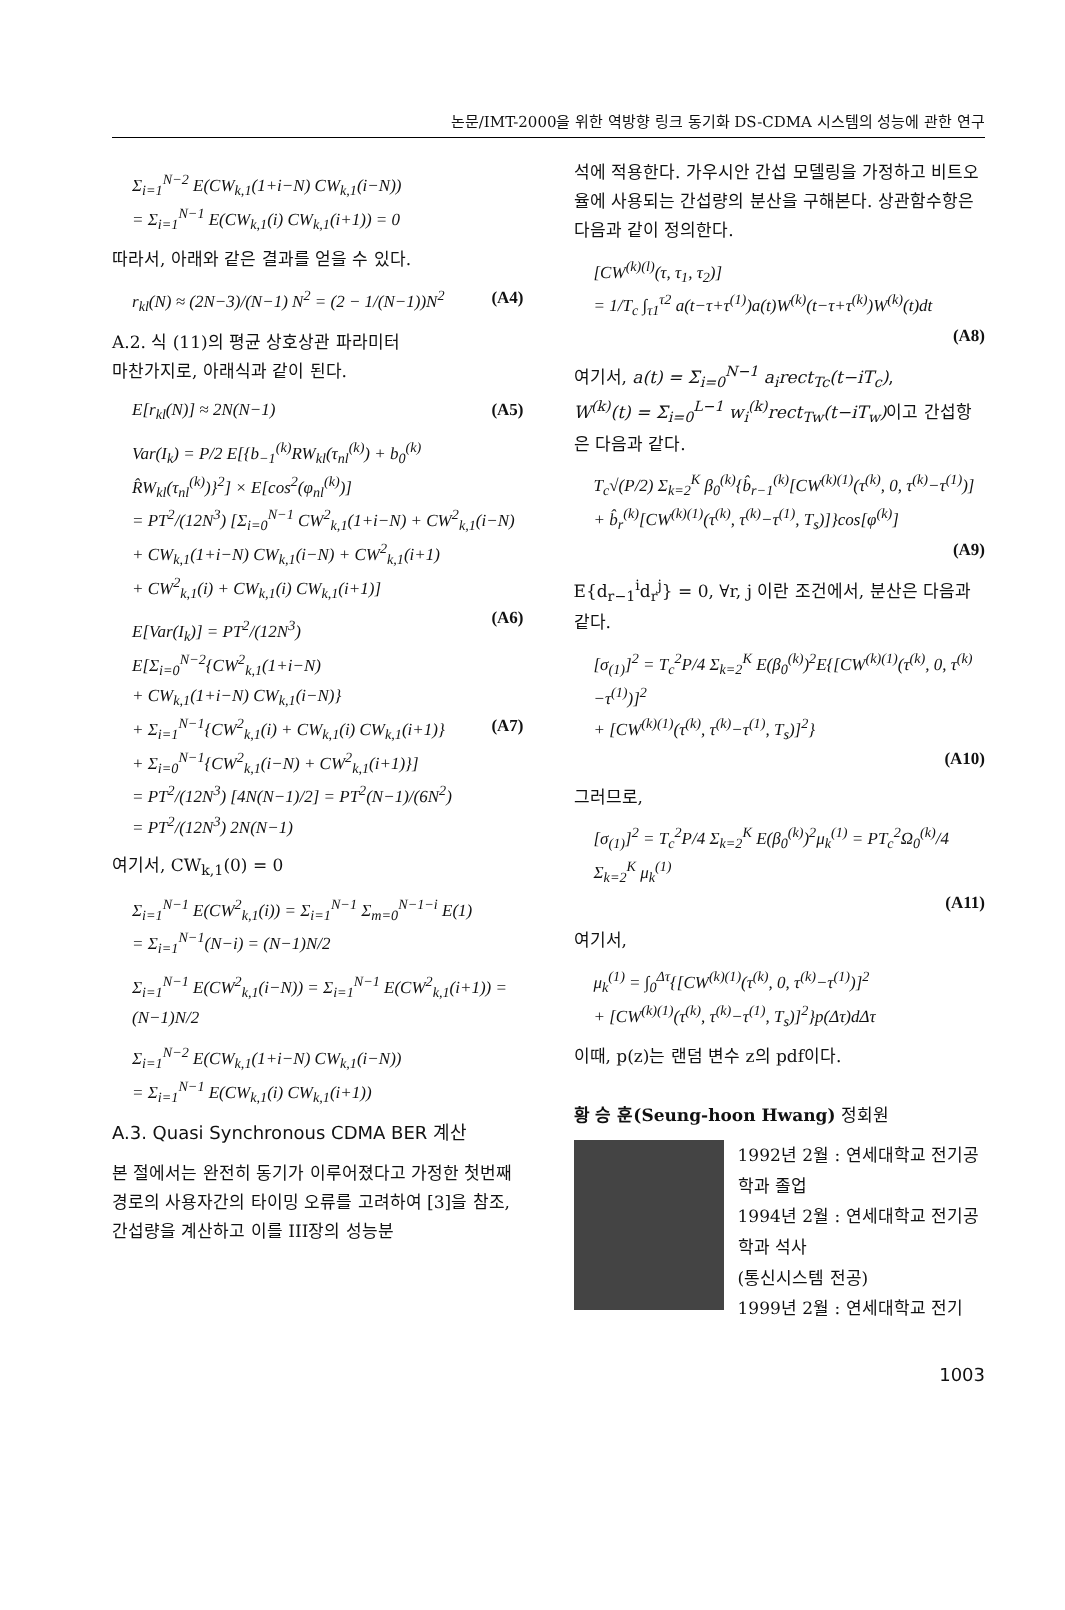논문/IMT-2000을 위한 역방향 링크 동기화 DS-CDMA 시스템의 성능에 관한 연구
Σ<sub>i=1</sub><sup>N−2</sup> E(CW<sub>k,1</sub>(1+i−N) CW<sub>k,1</sub>(i−N))
= Σ<sub>i=1</sub><sup>N−1</sup> E(CW<sub>k,1</sub>(i) CW<sub>k,1</sub>(i+1)) = 0
따라서, 아래와 같은 결과를 얻을 수 있다.
r<sub>kl</sub>(N) ≈ (2N−3)/(N−1) N<sup>2</sup> = (2 − 1/(N−1))N<sup>2</sup> (A4)
A.2. 식 (11)의 평균 상호상관 파라미터
마찬가지로, 아래식과 같이 된다.
E[r<sub>kl</sub>(N)] ≈ 2N(N−1) (A5)
Var(I<sub>k</sub>) = P/2 E[{b<sub>−1</sub><sup>(k)</sup>RW<sub>kl</sub>(τ<sub>nl</sub><sup>(k)</sup>) + b<sub>0</sub><sup>(k)</sup> R̂W<sub>kl</sub>(τ<sub>nl</sub><sup>(k)</sup>)}<sup>2</sup>] × E[cos<sup>2</sup>(φ<sub>nl</sub><sup>(k)</sup>)]
= PT<sup>2</sup>/(12N<sup>3</sup>) [Σ<sub>i=0</sub><sup>N−1</sup> CW<sup>2</sup><sub>k,1</sub>(1+i−N) + CW<sup>2</sup><sub>k,1</sub>(i−N)
+ CW<sub>k,1</sub>(1+i−N) CW<sub>k,1</sub>(i−N) + CW<sup>2</sup><sub>k,1</sub>(i+1)
+ CW<sup>2</sup><sub>k,1</sub>(i) + CW<sub>k,1</sub>(i) CW<sub>k,1</sub>(i+1)]
(A6)
E[Var(I<sub>k</sub>)] = PT<sup>2</sup>/(12N<sup>3</sup>) E[Σ<sub>i=0</sub><sup>N−2</sup>{CW<sup>2</sup><sub>k,1</sub>(1+i−N)
+ CW<sub>k,1</sub>(1+i−N) CW<sub>k,1</sub>(i−N)}
+ Σ<sub>i=1</sub><sup>N−1</sup>{CW<sup>2</sup><sub>k,1</sub>(i) + CW<sub>k,1</sub>(i) CW<sub>k,1</sub>(i+1)} (A7)
+ Σ<sub>i=0</sub><sup>N−1</sup>{CW<sup>2</sup><sub>k,1</sub>(i−N) + CW<sup>2</sup><sub>k,1</sub>(i+1)}]
= PT<sup>2</sup>/(12N<sup>3</sup>) [4N(N−1)/2] = PT<sup>2</sup>(N−1)/(6N<sup>2</sup>)
= PT<sup>2</sup>/(12N<sup>3</sup>) 2N(N−1)
여기서, CW<sub>k,1</sub>(0) = 0
Σ<sub>i=1</sub><sup>N−1</sup> E(CW<sup>2</sup><sub>k,1</sub>(i)) = Σ<sub>i=1</sub><sup>N−1</sup> Σ<sub>m=0</sub><sup>N−1−i</sup> E(1)
= Σ<sub>i=1</sub><sup>N−1</sup>(N−i) = (N−1)N/2
Σ<sub>i=1</sub><sup>N−1</sup> E(CW<sup>2</sup><sub>k,1</sub>(i−N)) = Σ<sub>i=1</sub><sup>N−1</sup> E(CW<sup>2</sup><sub>k,1</sub>(i+1)) = (N−1)N/2
Σ<sub>i=1</sub><sup>N−2</sup> E(CW<sub>k,1</sub>(1+i−N) CW<sub>k,1</sub>(i−N))
= Σ<sub>i=1</sub><sup>N−1</sup> E(CW<sub>k,1</sub>(i) CW<sub>k,1</sub>(i+1))
A.3. Quasi Synchronous CDMA BER 계산
본 절에서는 완전히 동기가 이루어졌다고 가정한 첫번째 경로의 사용자간의 타이밍 오류를 고려하여 [3]을 참조, 간섭량을 계산하고 이를 III장의 성능분
석에 적용한다. 가우시안 간섭 모델링을 가정하고 비트오율에 사용되는 간섭량의 분산을 구해본다. 상관함수항은다음과 같이 정의한다.
[CW<sup>(k)(l)</sup>(τ, τ<sub>1</sub>, τ<sub>2</sub>)]
= 1/T<sub>c</sub> ∫<sub>τ1</sub><sup>τ2</sup> a(t−τ+τ<sup>(1)</sup>)a(t)W<sup>(k)</sup>(t−τ+τ<sup>(k)</sup>)W<sup>(k)</sup>(t)dt
(A8)
여기서, a(t) = Σ<sub>i=0</sub><sup>N−1</sup> a<sub>i</sub>rect<sub>Tc</sub>(t−iT<sub>c</sub>),
W<sup>(k)</sup>(t) = Σ<sub>i=0</sub><sup>L−1</sup> w<sub>i</sub><sup>(k)</sup>rect<sub>Tw</sub>(t−iT<sub>w</sub>) 이고 간섭항은 다음과 같다.
T<sub>c</sub>√(P/2) Σ<sub>k=2</sub><sup>K</sup> β<sub>0</sub><sup>(k)</sup>{b̂<sub>r−1</sub><sup>(k)</sup>[CW<sup>(k)(1)</sup>(τ<sup>(k)</sup>, 0, τ<sup>(k)</sup>−τ<sup>(1)</sup>)]
+ b̂<sub>r</sub><sup>(k)</sup>[CW<sup>(k)(1)</sup>(τ<sup>(k)</sup>, τ<sup>(k)</sup>−τ<sup>(1)</sup>, T<sub>s</sub>)]}cos[φ<sup>(k)</sup>]
(A9)
E{d<sub>r−1</sub><sup>i</sup>d<sub>r</sub><sup>j</sup>} = 0, ∀r, j 이란 조건에서, 분산은 다음과 같다.
[σ<sub>(1)</sub>]<sup>2</sup> = T<sub>c</sub><sup>2</sup>P/4 Σ<sub>k=2</sub><sup>K</sup> E(β<sub>0</sub><sup>(k)</sup>)<sup>2</sup>E{[CW<sup>(k)(1)</sup>(τ<sup>(k)</sup>, 0, τ<sup>(k)</sup>−τ<sup>(1)</sup>)]<sup>2</sup>
+ [CW<sup>(k)(1)</sup>(τ<sup>(k)</sup>, τ<sup>(k)</sup>−τ<sup>(1)</sup>, T<sub>s</sub>)]<sup>2</sup>}
(A10)
그러므로,
[σ<sub>(1)</sub>]<sup>2</sup> = T<sub>c</sub><sup>2</sup>P/4 Σ<sub>k=2</sub><sup>K</sup> E(β<sub>0</sub><sup>(k)</sup>)<sup>2</sup>μ<sub>k</sub><sup>(1)</sup> = PT<sub>c</sub><sup>2</sup>Ω<sub>0</sub><sup>(k)</sup>/4 Σ<sub>k=2</sub><sup>K</sup> μ<sub>k</sub><sup>(1)</sup>
(A11)
여기서,
μ<sub>k</sub><sup>(1)</sup> = ∫<sub>0</sub><sup>Δτ</sup>{[CW<sup>(k)(1)</sup>(τ<sup>(k)</sup>, 0, τ<sup>(k)</sup>−τ<sup>(1)</sup>)]<sup>2</sup>
+ [CW<sup>(k)(1)</sup>(τ<sup>(k)</sup>, τ<sup>(k)</sup>−τ<sup>(1)</sup>, T<sub>s</sub>)]<sup>2</sup>}p(Δτ)dΔτ
이때, p(z)는 랜덤 변수 z의 pdf이다.
황 승 훈(Seung-hoon Hwang) 정회원
1992년 2월 : 연세대학교 전기공학과 졸업
1994년 2월 : 연세대학교 전기공학과 석사
(통신시스템 전공)
1999년 2월 : 연세대학교 전기
1003